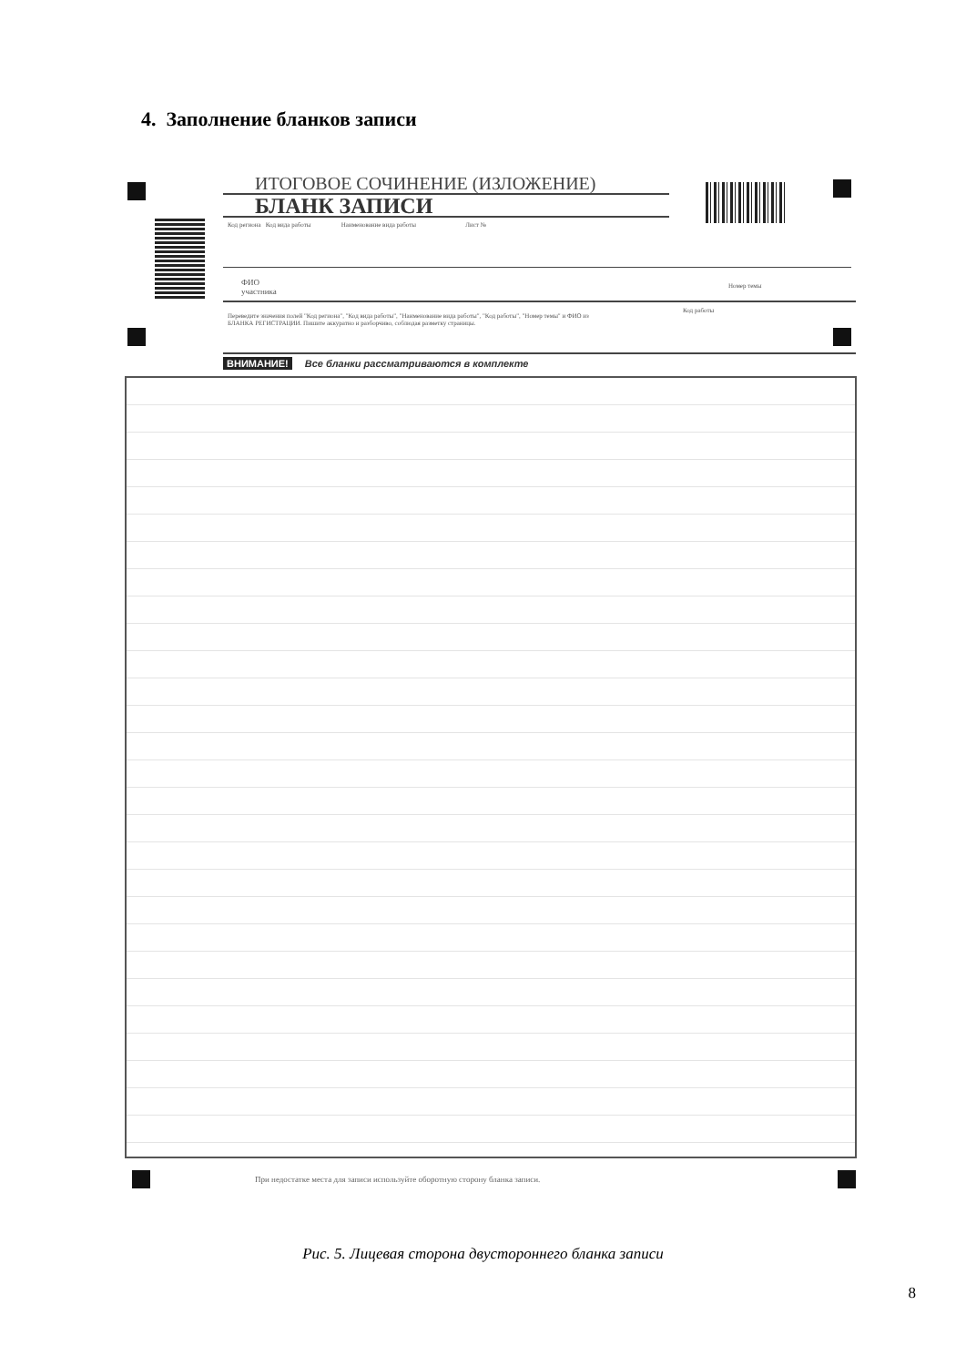4. Заполнение бланков записи
ИТОГОВОЕ СОЧИНЕНИЕ (ИЗЛОЖЕНИЕ)
БЛАНК ЗАПИСИ
Код региона Код вида работы Наименование вида работы Лист №
ФИО
участника
Номер темы
Переведите значения полей "Код региона", "Код вида работы", "Наименование вида работы", "Код работы", "Номер темы" и ФИО из БЛАНКА РЕГИСТРАЦИИ. Пишите аккуратно и разборчиво, соблюдая разметку страницы.
Код работы
ВНИМАНИЕ! Все бланки рассматриваются в комплекте
При недостатке места для записи используйте оборотную сторону бланка записи.
Рис. 5. Лицевая сторона двустороннего бланка записи
8